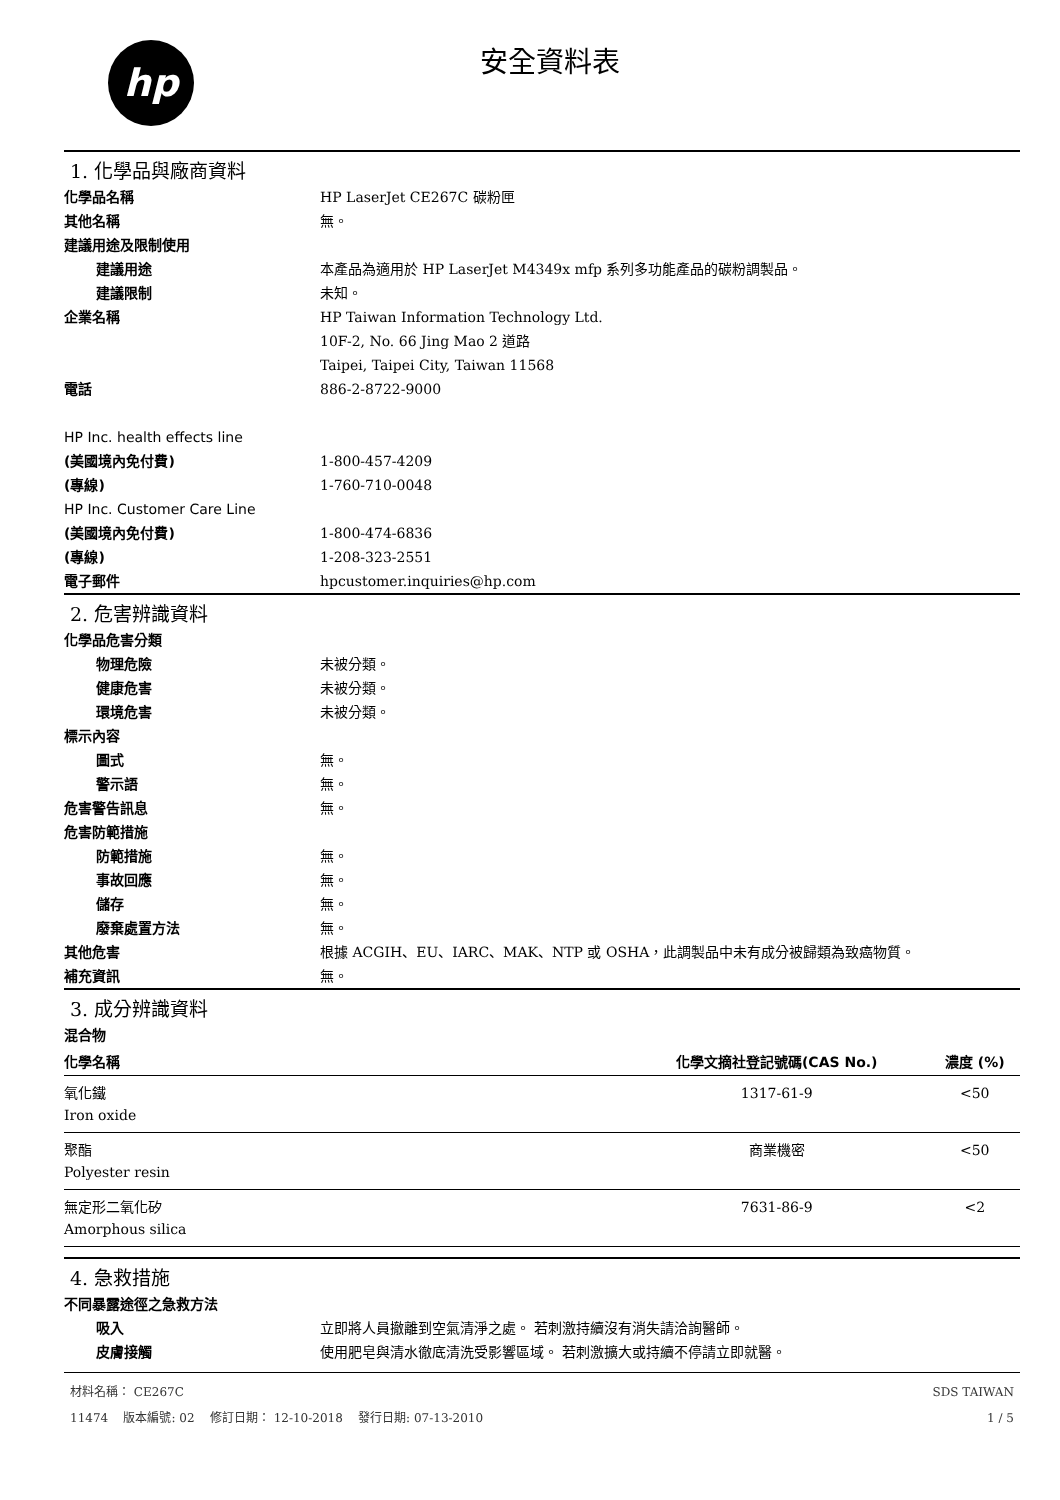hp 安全資料表
1. 化學品與廠商資料
化學品名稱 HP LaserJet CE267C 碳粉匣
其他名稱 無。
建議用途及限制使用
建議用途 本產品為適用於 HP LaserJet M4349x mfp 系列多功能產品的碳粉調製品。
建議限制 未知。
企業名稱 HP Taiwan Information Technology Ltd.
10F-2, No. 66 Jing Mao 2 道路
Taipei, Taipei City, Taiwan 11568
電話 886-2-8722-9000
HP Inc. health effects line
(美國境內免付費) 1-800-457-4209
(專線) 1-760-710-0048
HP Inc. Customer Care Line
(美國境內免付費) 1-800-474-6836
(專線) 1-208-323-2551
電子郵件 hpcustomer.inquiries@hp.com
2. 危害辨識資料
化學品危害分類
物理危險 未被分類。
健康危害 未被分類。
環境危害 未被分類。
標示內容
圖式 無。
警示語 無。
危害警告訊息 無。
危害防範措施
防範措施 無。
事故回應 無。
儲存 無。
廢棄處置方法 無。
其他危害 根據 ACGIH、EU、IARC、MAK、NTP 或 OSHA，此調製品中未有成分被歸類為致癌物質。
補充資訊 無。
3. 成分辨識資料
混合物
| 化學名稱 | 化學文摘社登記號碼(CAS No.) | 濃度 (%) |
| --- | --- | --- |
| 氧化鐵 Iron oxide | 1317-61-9 | <50 |
| 聚酯 Polyester resin | 商業機密 | <50 |
| 無定形二氧化矽 Amorphous silica | 7631-86-9 | <2 |
4. 急救措施
不同暴露途徑之急救方法
吸入 立即將人員撤離到空氣清淨之處。 若刺激持續沒有消失請洽詢醫師。
皮膚接觸 使用肥皂與清水徹底清洗受影響區域。 若刺激擴大或持續不停請立即就醫。
材料名稱： CE267C
11474 版本編號: 02 修訂日期： 12-10-2018 發行日期: 07-13-2010
SDS TAIWAN
1 / 5